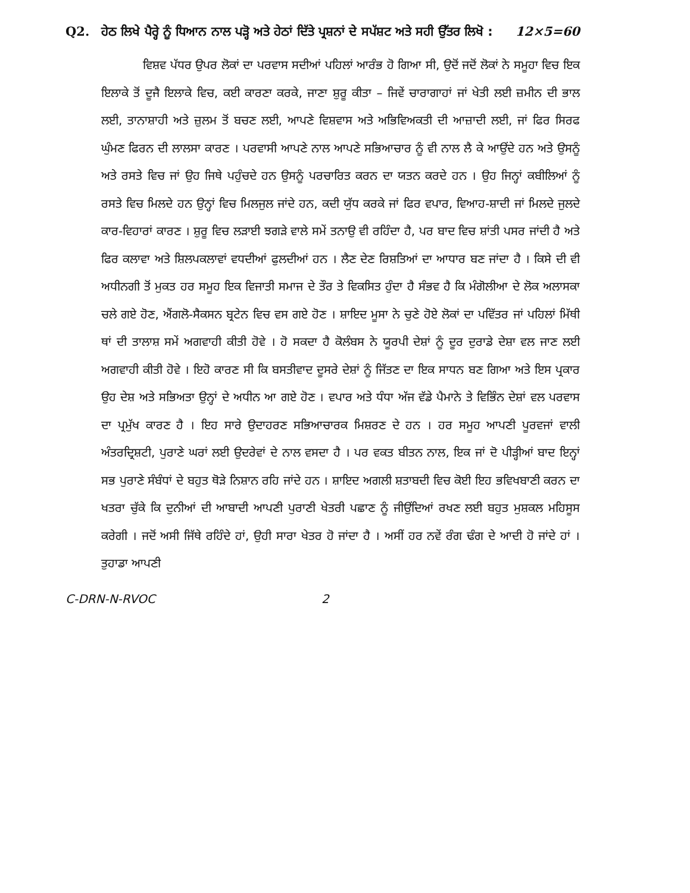Q2. ਹੇਠ ਲਿਖੇ ਪੈਰ੍ਹੇ ਨੂੰ ਧਿਆਨ ਨਾਲ ਪੜ੍ਹੋ ਅਤੇ ਹੇਠਾਂ ਦਿੱਤੇ ਪ੍ਰਸ਼ਨਾਂ ਦੇ ਸਪੱਸ਼ਟ ਅਤੇ ਸਹੀ ਉੱਤਰ ਲਿਖੋ :
12×5=60
ਵਿਸ਼ਵ ਪੱਧਰ ਉਪਰ ਲੋਕਾਂ ਦਾ ਪਰਵਾਸ ਸਦੀਆਂ ਪਹਿਲਾਂ ਆਰੰਭ ਹੋ ਗਿਆ ਸੀ, ਉਦੋਂ ਜਦੋਂ ਲੋਕਾਂ ਨੇ ਸਮੂਹਾ ਵਿਚ ਇਕ ਇਲਾਕੇ ਤੋਂ ਦੂਜੈ ਇਲਾਕੇ ਵਿਚ, ਕਈ ਕਾਰਣਾ ਕਰਕੇ, ਜਾਣਾ ਸ਼ੁਰੂ ਕੀਤਾ – ਜਿਵੇਂ ਚਾਰਾਗਾਹਾਂ ਜਾਂ ਖੇਤੀ ਲਈ ਜ਼ਮੀਨ ਦੀ ਭਾਲ ਲਈ, ਤਾਨਾਸ਼ਾਹੀ ਅਤੇ ਜ਼ੁਲਮ ਤੋਂ ਬਚਣ ਲਈ, ਆਪਣੇ ਵਿਸ਼ਵਾਸ ਅਤੇ ਅਭਿਵਿਅਕਤੀ ਦੀ ਆਜ਼ਾਦੀ ਲਈ, ਜਾਂ ਫਿਰ ਸਿਰਫ ਘੁੰਮਣ ਫਿਰਨ ਦੀ ਲਾਲਸਾ ਕਾਰਣ । ਪਰਵਾਸੀ ਆਪਣੇ ਨਾਲ ਆਪਣੇ ਸਭਿਆਚਾਰ ਨੂੰ ਵੀ ਨਾਲ ਲੈ ਕੇ ਆਉਂਦੇ ਹਨ ਅਤੇ ਉਸਨੂੰ ਅਤੇ ਰਸਤੇ ਵਿਚ ਜਾਂ ਉਹ ਜਿਥੇ ਪਹੁੰਚਦੇ ਹਨ ਉਸਨੂੰ ਪਰਚਾਰਿਤ ਕਰਨ ਦਾ ਯਤਨ ਕਰਦੇ ਹਨ । ਉਹ ਜਿਨ੍ਹਾਂ ਕਬੀਲਿਆਂ ਨੂੰ ਰਸਤੇ ਵਿਚ ਮਿਲਦੇ ਹਨ ਉਨ੍ਹਾਂ ਵਿਚ ਮਿਲਜੁਲ ਜਾਂਦੇ ਹਨ, ਕਦੀ ਯੁੱਧ ਕਰਕੇ ਜਾਂ ਫਿਰ ਵਪਾਰ, ਵਿਆਹ-ਸ਼ਾਦੀ ਜਾਂ ਮਿਲਦੇ ਜੁਲਦੇ ਕਾਰ-ਵਿਹਾਰਾਂ ਕਾਰਣ । ਸ਼ੁਰੂ ਵਿਚ ਲੜਾਈ ਝਗੜੇ ਵਾਲੇ ਸਮੇਂ ਤਨਾਉ ਵੀ ਰਹਿੰਦਾ ਹੈ, ਪਰ ਬਾਦ ਵਿਚ ਸ਼ਾਂਤੀ ਪਸਰ ਜਾਂਦੀ ਹੈ ਅਤੇ ਫਿਰ ਕਲਾਵਾ ਅਤੇ ਸ਼ਿਲਪਕਲਾਵਾਂ ਵਧਦੀਆਂ ਫੁਲਦੀਆਂ ਹਨ । ਲੈਣ ਦੇਣ ਰਿਸ਼ਤਿਆਂ ਦਾ ਆਧਾਰ ਬਣ ਜਾਂਦਾ ਹੈ । ਕਿਸੇ ਦੀ ਵੀ ਅਧੀਨਗੀ ਤੋਂ ਮੁਕਤ ਹਰ ਸਮੂਹ ਇਕ ਵਿਜਾਤੀ ਸਮਾਜ ਦੇ ਤੌਰ ਤੇ ਵਿਕਸਿਤ ਹੁੰਦਾ ਹੈ ਸੰਭਵ ਹੈ ਕਿ ਮੰਗੋਲੀਆ ਦੇ ਲੋਕ ਅਲਾਸਕਾ ਚਲੇ ਗਏ ਹੋਣ, ਐਂਗਲੋ-ਸੈਕਸਨ ਬ੍ਰਟੇਨ ਵਿਚ ਵਸ ਗਏ ਹੋਣ । ਸ਼ਾਇਦ ਮੂਸਾ ਨੇ ਚੁਣੇ ਹੋਏ ਲੋਕਾਂ ਦਾ ਪਵਿੱਤਰ ਜਾਂ ਪਹਿਲਾਂ ਮਿੱਥੀ ਥਾਂ ਦੀ ਤਾਲਾਸ਼ ਸਮੇਂ ਅਗਵਾਹੀ ਕੀਤੀ ਹੋਵੇ । ਹੋ ਸਕਦਾ ਹੈ ਕੋਲੰਬਸ ਨੇ ਯੂਰਪੀ ਦੇਸ਼ਾਂ ਨੂੰ ਦੂਰ ਦੁਰਾਡੇ ਦੇਸ਼ਾ ਵਲ ਜਾਣ ਲਈ ਅਗਵਾਹੀ ਕੀਤੀ ਹੋਵੇ । ਇਹੋ ਕਾਰਣ ਸੀ ਕਿ ਬਸਤੀਵਾਦ ਦੂਸਰੇ ਦੇਸ਼ਾਂ ਨੂੰ ਜਿੱਤਣ ਦਾ ਇਕ ਸਾਧਨ ਬਣ ਗਿਆ ਅਤੇ ਇਸ ਪ੍ਰਕਾਰ ਉਹ ਦੇਸ਼ ਅਤੇ ਸਭਿਅਤਾ ਉਨ੍ਹਾਂ ਦੇ ਅਧੀਨ ਆ ਗਏ ਹੋਣ । ਵਪਾਰ ਅਤੇ ਧੰਧਾ ਅੱਜ ਵੱਡੇ ਪੈਮਾਨੇ ਤੇ ਵਿਭਿੰਨ ਦੇਸ਼ਾਂ ਵਲ ਪਰਵਾਸ ਦਾ ਪ੍ਰਮੁੱਖ ਕਾਰਣ ਹੈ । ਇਹ ਸਾਰੇ ਉਦਾਹਰਣ ਸਭਿਆਚਾਰਕ ਮਿਸ਼ਰਣ ਦੇ ਹਨ । ਹਰ ਸਮੂਹ ਆਪਣੀ ਪੂਰਵਜਾਂ ਵਾਲੀ ਅੰਤਰਦ੍ਰਿਸ਼ਟੀ, ਪੁਰਾਣੇ ਘਰਾਂ ਲਈ ਉਦਰੇਵਾਂ ਦੇ ਨਾਲ ਵਸਦਾ ਹੈ । ਪਰ ਵਕਤ ਬੀਤਨ ਨਾਲ, ਇਕ ਜਾਂ ਦੋ ਪੀੜ੍ਹੀਆਂ ਬਾਦ ਇਨ੍ਹਾਂ ਸਭ ਪੁਰਾਣੇ ਸੰਬੰਧਾਂ ਦੇ ਬਹੁਤ ਥੋੜੇ ਨਿਸ਼ਾਨ ਰਹਿ ਜਾਂਦੇ ਹਨ । ਸ਼ਾਇਦ ਅਗਲੀ ਸ਼ਤਾਬਦੀ ਵਿਚ ਕੋਈ ਇਹ ਭਵਿਖਬਾਣੀ ਕਰਨ ਦਾ ਖਤਰਾ ਚੁੱਕੇ ਕਿ ਦੁਨੀਆਂ ਦੀ ਆਬਾਦੀ ਆਪਣੀ ਪੁਰਾਣੀ ਖੇਤਰੀ ਪਛਾਣ ਨੂੰ ਜੀਉਂਦਿਆਂ ਰਖਣ ਲਈ ਬਹੁਤ ਮੁਸ਼ਕਲ ਮਹਿਸੂਸ ਕਰੇਗੀ । ਜਦੋਂ ਅਸੀ ਜਿੱਥੇ ਰਹਿੰਦੇ ਹਾਂ, ਉਹੀ ਸਾਰਾ ਖੇਤਰ ਹੋ ਜਾਂਦਾ ਹੈ । ਅਸੀਂ ਹਰ ਨਵੇਂ ਰੰਗ ਢੰਗ ਦੇ ਆਦੀ ਹੋ ਜਾਂਦੇ ਹਾਂ । ਤੁਹਾਡਾ ਆਪਣੀ
C-DRN-N-RVOC 2